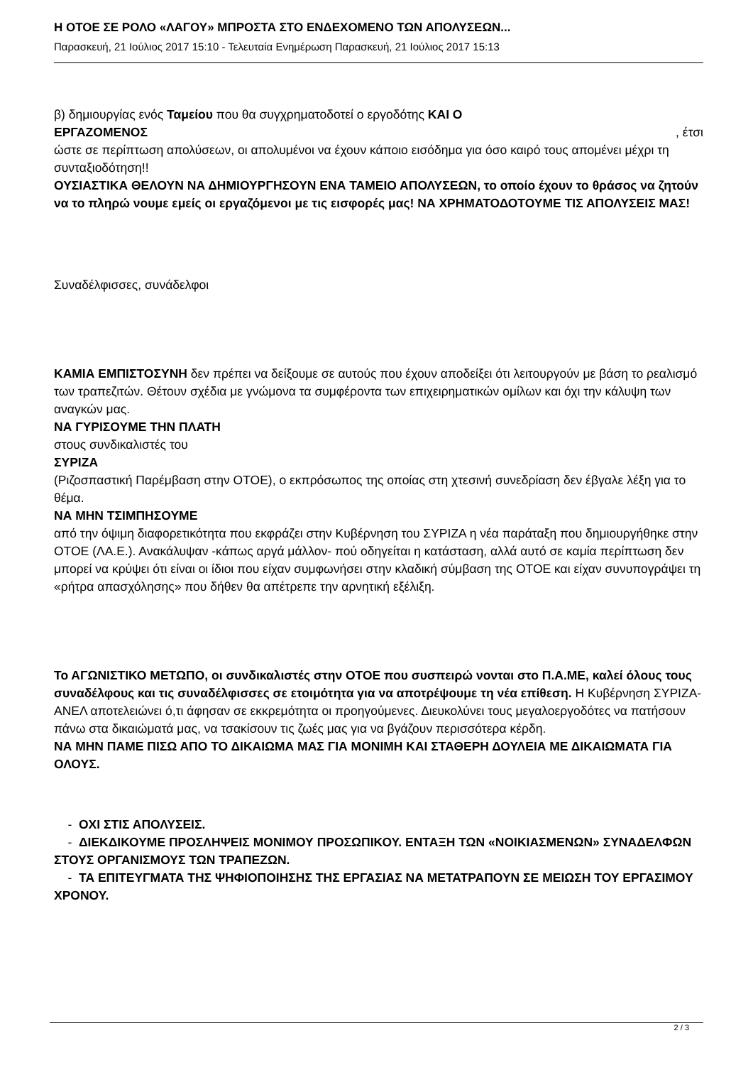Η ΟΤΟΕ ΣΕ ΡΟΛΟ «ΛΑΓΟΥ» ΜΠΡΟΣΤΑ ΣΤΟ ΕΝΔΕΧΟΜΕΝΟ ΤΩΝ ΑΠΟΛΥΣΕΩΝ...
Παρασκευή, 21 Ιούλιος 2017 15:10 - Τελευταία Ενημέρωση Παρασκευή, 21 Ιούλιος 2017 15:13
β) δημιουργίας ενός Ταμείου που θα συγχρηματοδοτεί ο εργοδότης ΚΑΙ Ο
ΕΡΓΑΖΟΜΕΝΟΣ , έτσι
ώστε σε περίπτωση απολύσεων, οι απολυμένοι να έχουν κάποιο εισόδημα για όσο καιρό τους απομένει μέχρι τη συνταξιοδότηση!!
ΟΥΣΙΑΣΤΙΚΑ ΘΕΛΟΥΝ ΝΑ ΔΗΜΙΟΥΡΓΗΣΟΥΝ ΕΝΑ ΤΑΜΕΙΟ ΑΠΟΛΥΣΕΩΝ, το οποίο έχουν το θράσος να ζητούν να το πληρώ νουμε εμείς οι εργαζόμενοι με τις εισφορές μας! ΝΑ ΧΡΗΜΑΤΟΔΟΤΟΥΜΕ ΤΙΣ ΑΠΟΛΥΣΕΙΣ ΜΑΣ!
Συναδέλφισσες, συνάδελφοι
ΚΑΜΙΑ ΕΜΠΙΣΤΟΣΥΝΗ δεν πρέπει να δείξουμε σε αυτούς που έχουν αποδείξει ότι λειτουργούν με βάση το ρεαλισμό των τραπεζιτών. Θέτουν σχέδια με γνώμονα τα συμφέροντα των επιχειρηματικών ομίλων και όχι την κάλυψη των αναγκών μας.
ΝΑ ΓΥΡΙΣΟΥΜΕ ΤΗΝ ΠΛΑΤΗ
στους συνδικαλιστές του
ΣΥΡΙΖΑ
(Ριζοσπαστική Παρέμβαση στην ΟΤΟΕ), ο εκπρόσωπος της οποίας στη χτεσινή συνεδρίαση δεν έβγαλε λέξη για το θέμα.
ΝΑ ΜΗΝ ΤΣΙΜΠΗΣΟΥΜΕ
από την όψιμη διαφορετικότητα που εκφράζει στην Κυβέρνηση του ΣΥΡΙΖΑ η νέα παράταξη που δημιουργήθηκε στην ΟΤΟΕ (ΛΑ.Ε.). Ανακάλυψαν -κάπως αργά μάλλον- πού οδηγείται η κατάσταση, αλλά αυτό σε καμία περίπτωση δεν μπορεί να κρύψει ότι είναι οι ίδιοι που είχαν συμφωνήσει στην κλαδική σύμβαση της ΟΤΟΕ και είχαν συνυπογράψει τη «ρήτρα απασχόλησης» που δήθεν θα απέτρεπε την αρνητική εξέλιξη.
Το ΑΓΩΝΙΣΤΙΚΟ ΜΕΤΩΠΟ, οι συνδικαλιστές στην ΟΤΟΕ που συσπειρώ νονται στο Π.Α.ΜΕ, καλεί όλους τους συναδέλφους και τις συναδέλφισσες σε ετοιμότητα για να αποτρέψουμε τη νέα επίθεση. Η Κυβέρνηση ΣΥΡΙΖΑ- ΑΝΕΛ αποτελειώνει ό,τι άφησαν σε εκκρεμότητα οι προηγούμενες. Διευκολύνει τους μεγαλοεργοδότες να πατήσουν πάνω στα δικαιώματά μας, να τσακίσουν τις ζωές μας για να βγάζουν περισσότερα κέρδη.
ΝΑ ΜΗΝ ΠΑΜΕ ΠΙΣΩ ΑΠΟ ΤΟ ΔΙΚΑΙΩΜΑ ΜΑΣ ΓΙΑ ΜΟΝΙΜΗ ΚΑΙ ΣΤΑΘΕΡΗ ΔΟΥΛΕΙΑ ΜΕ ΔΙΚΑΙΩΜΑΤΑ ΓΙΑ ΟΛΟΥΣ.
- ΟΧΙ ΣΤΙΣ ΑΠΟΛΥΣΕΙΣ.
- ΔΙΕΚΔΙΚΟΥΜΕ ΠΡΟΣΛΗΨΕΙΣ ΜΟΝΙΜΟΥ ΠΡΟΣΩΠΙΚΟΥ. ΕΝΤΑΞΗ ΤΩΝ «ΝΟΙΚΙΑΣΜΕΝΩΝ» ΣΥΝΑΔΕΛΦΩΝ ΣΤΟΥΣ ΟΡΓΑΝΙΣΜΟΥΣ ΤΩΝ ΤΡΑΠΕΖΩΝ.
- ΤΑ ΕΠΙΤΕΥΓΜΑΤΑ ΤΗΣ ΨΗΦΙΟΠΟΙΗΣΗΣ ΤΗΣ ΕΡΓΑΣΙΑΣ ΝΑ ΜΕΤΑΤΡΑΠΟΥΝ ΣΕ ΜΕΙΩΣΗ ΤΟΥ ΕΡΓΑΣΙΜΟΥ ΧΡΟΝΟΥ.
2 / 3